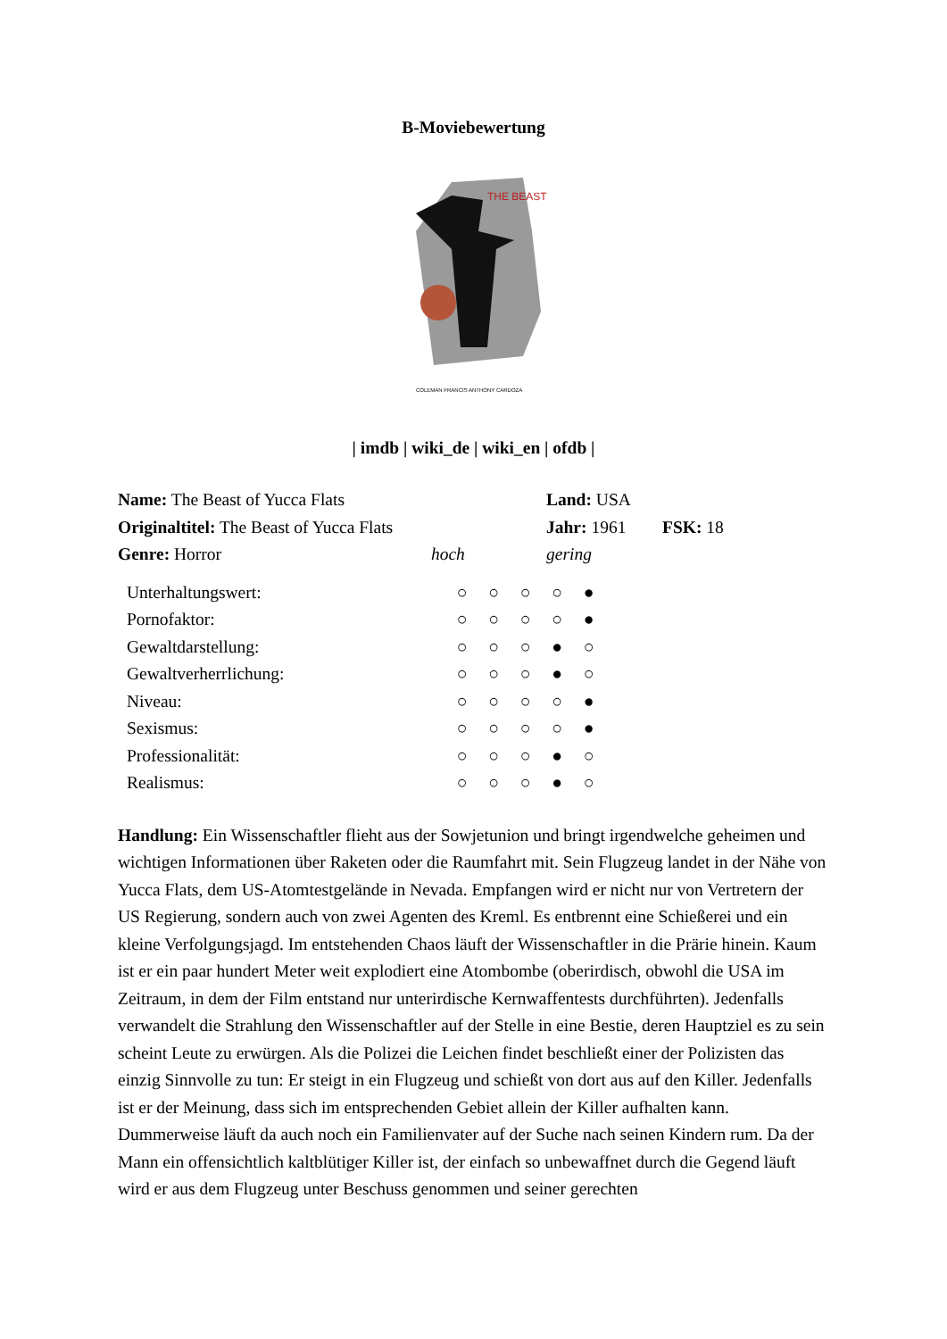B-Moviebewertung
THE BEAST
COLEMAN FRANCIS ANTHONY CARDOZA
| imdb | wiki_de | wiki_en | ofdb |
| Name: The Beast of Yucca Flats | Land: USA | |
| Originaltitel: The Beast of Yucca Flats | Jahr: 1961 | FSK: 18 |
| Genre: Horror hoch | gering | |
| Unterhaltungswert: | ○ | ○ | ○ | ○ | ● |
| Pornofaktor: | ○ | ○ | ○ | ○ | ● |
| Gewaltdarstellung: | ○ | ○ | ○ | ● | ○ |
| Gewaltverherrlichung: | ○ | ○ | ○ | ● | ○ |
| Niveau: | ○ | ○ | ○ | ○ | ● |
| Sexismus: | ○ | ○ | ○ | ○ | ● |
| Professionalität: | ○ | ○ | ○ | ● | ○ |
| Realismus: | ○ | ○ | ○ | ● | ○ |
Handlung: Ein Wissenschaftler flieht aus der Sowjetunion und bringt irgendwelche geheimen und wichtigen Informationen über Raketen oder die Raumfahrt mit. Sein Flugzeug landet in der Nähe von Yucca Flats, dem US-Atomtestgelände in Nevada. Empfangen wird er nicht nur von Vertretern der US Regierung, sondern auch von zwei Agenten des Kreml. Es entbrennt eine Schießerei und ein kleine Verfolgungsjagd. Im entstehenden Chaos läuft der Wissenschaftler in die Prärie hinein. Kaum ist er ein paar hundert Meter weit explodiert eine Atombombe (oberirdisch, obwohl die USA im Zeitraum, in dem der Film entstand nur unterirdische Kernwaffentests durchführten). Jedenfalls verwandelt die Strahlung den Wissenschaftler auf der Stelle in eine Bestie, deren Hauptziel es zu sein scheint Leute zu erwürgen. Als die Polizei die Leichen findet beschließt einer der Polizisten das einzig Sinnvolle zu tun: Er steigt in ein Flugzeug und schießt von dort aus auf den Killer. Jedenfalls ist er der Meinung, dass sich im entsprechenden Gebiet allein der Killer aufhalten kann. Dummerweise läuft da auch noch ein Familienvater auf der Suche nach seinen Kindern rum. Da der Mann ein offensichtlich kaltblütiger Killer ist, der einfach so unbewaffnet durch die Gegend läuft wird er aus dem Flugzeug unter Beschuss genommen und seiner gerechten